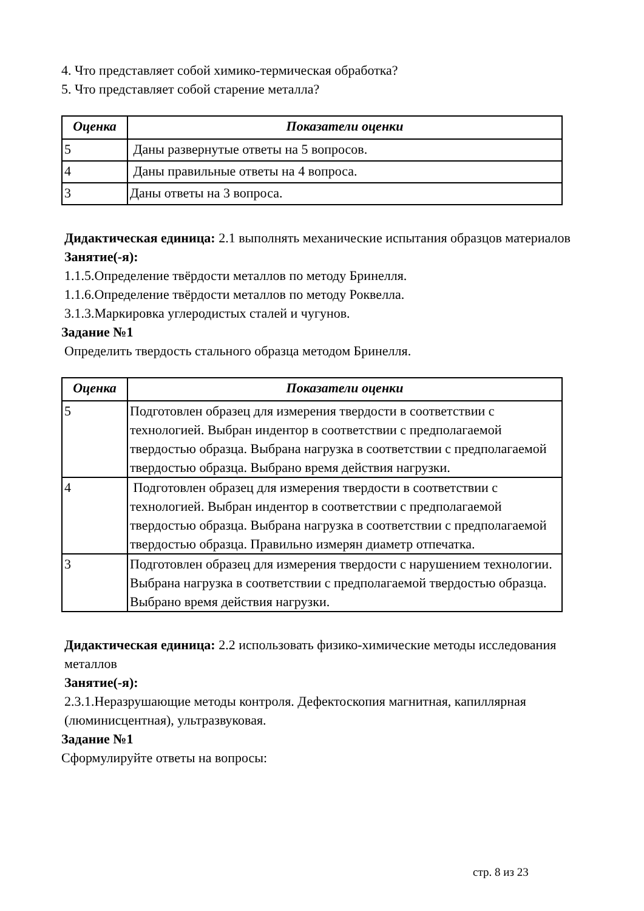4. Что представляет собой химико-термическая обработка?
5. Что представляет собой старение металла?
| Оценка | Показатели оценки |
| --- | --- |
| 5 | Даны развернутые ответы на 5 вопросов. |
| 4 | Даны правильные ответы на 4 вопроса. |
| 3 | Даны ответы на 3 вопроса. |
Дидактическая единица: 2.1 выполнять механические испытания образцов материалов
Занятие(-я):
1.1.5.Определение твёрдости металлов по методу Бринелля.
1.1.6.Определение твёрдости металлов по методу Роквелла.
3.1.3.Маркировка углеродистых сталей и чугунов.
Задание №1
Определить твердость стального образца методом Бринелля.
| Оценка | Показатели оценки |
| --- | --- |
| 5 | Подготовлен образец для измерения твердости в соответствии с технологией. Выбран индентор в соответствии с предполагаемой твердостью образца. Выбрана нагрузка в соответствии с предполагаемой твердостью образца. Выбрано время действия нагрузки. |
| 4 | Подготовлен образец для измерения твердости в соответствии с технологией. Выбран индентор в соответствии с предполагаемой твердостью образца. Выбрана нагрузка в соответствии с предполагаемой твердостью образца. Правильно измерян диаметр отпечатка. |
| 3 | Подготовлен образец для измерения твердости с нарушением технологии. Выбрана нагрузка в соответствии с предполагаемой твердостью образца. Выбрано время действия нагрузки. |
Дидактическая единица: 2.2 использовать физико-химические методы исследования металлов
Занятие(-я):
2.3.1.Неразрушающие методы контроля. Дефектоскопия магнитная, капиллярная (люминисцентная), ультразвуковая.
Задание №1
Сформулируйте ответы на вопросы:
стр. 8 из 23